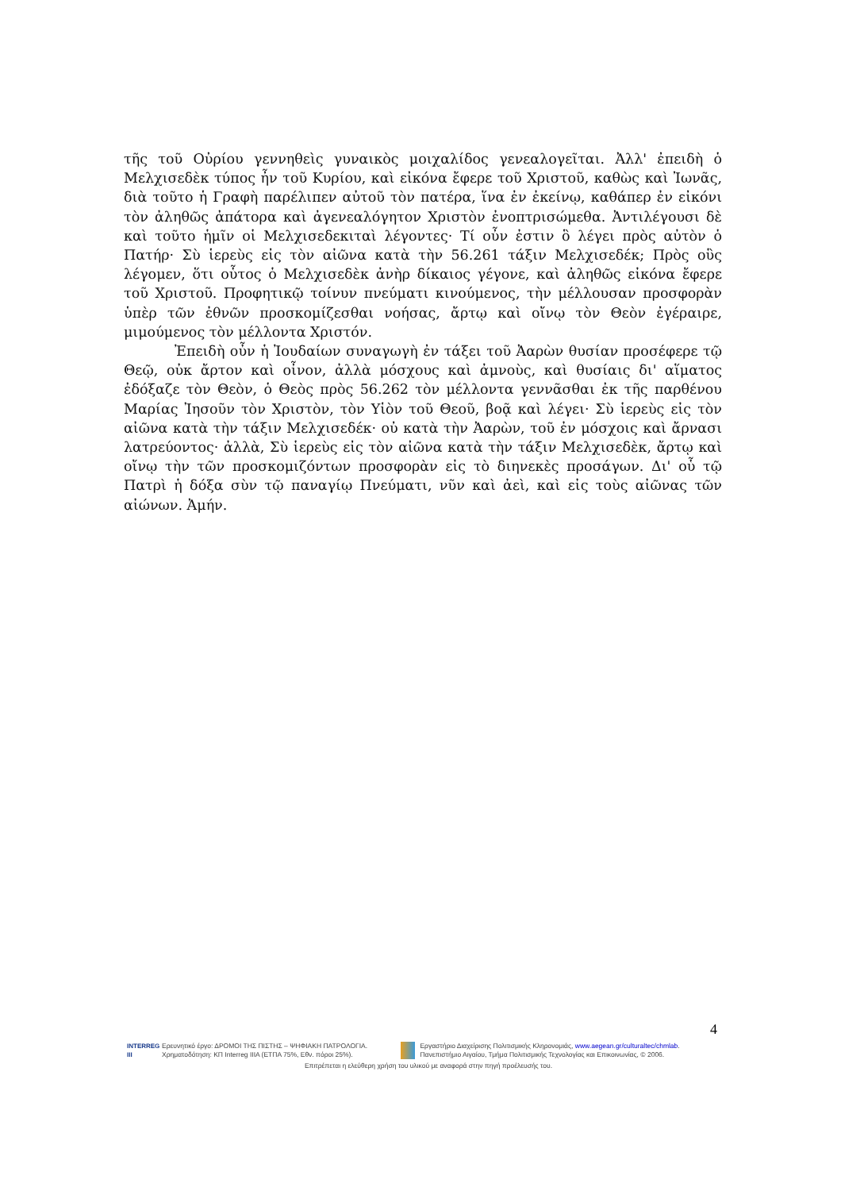τῆς τοῦ Οὐρίου γεννηθεὶς γυναικὸς μοιχαλίδος γενεαλογεῖται. Ἀλλ' ἐπειδὴ ὁ Μελχισεδὲκ τύπος ἦν τοῦ Κυρίου, καὶ εἰκόνα ἔφερε τοῦ Χριστοῦ, καθὼς καὶ Ἰωνᾶς, διὰ τοῦτο ἡ Γραφὴ παρέλιπεν αὐτοῦ τὸν πατέρα, ἵνα ἐν ἐκείνῳ, καθάπερ ἐν εἰκόνι τὸν ἀληθῶς ἀπάτορα καὶ ἀγενεαλόγητον Χριστὸν ἐνοπτρισώμεθα. Ἀντιλέγουσι δὲ καὶ τοῦτο ἡμῖν οἱ Μελχισεδεκιταὶ λέγοντες· Τί οὖν ἐστιν ὃ λέγει πρὸς αὐτὸν ὁ Πατήρ· Σὺ ἱερεὺς εἰς τὸν αἰῶνα κατὰ τὴν 56.261 τάξιν Μελχισεδέκ; Πρὸς οὓς λέγομεν, ὅτι οὗτος ὁ Μελχισεδὲκ ἀνὴρ δίκαιος γέγονε, καὶ ἀληθῶς εἰκόνα ἔφερε τοῦ Χριστοῦ. Προφητικῷ τοίνυν πνεύματι κινούμενος, τὴν μέλλουσαν προσφορὰν ὑπὲρ τῶν ἐθνῶν προσκομίζεσθαι νοήσας, ἄρτῳ καὶ οἴνῳ τὸν Θεὸν ἐγέραιρε, μιμούμενος τὸν μέλλοντα Χριστόν.
Ἐπειδὴ οὖν ἡ Ἰουδαίων συναγωγὴ ἐν τάξει τοῦ Ἀαρὼν θυσίαν προσέφερε τῷ Θεῷ, οὐκ ἄρτον καὶ οἶνον, ἀλλὰ μόσχους καὶ ἀμνοὺς, καὶ θυσίαις δι' αἵματος ἐδόξαζε τὸν Θεὸν, ὁ Θεὸς πρὸς 56.262 τὸν μέλλοντα γεννᾶσθαι ἐκ τῆς παρθένου Μαρίας Ἰησοῦν τὸν Χριστὸν, τὸν Υἱὸν τοῦ Θεοῦ, βοᾷ καὶ λέγει· Σὺ ἱερεὺς εἰς τὸν αἰῶνα κατὰ τὴν τάξιν Μελχισεδέκ· οὐ κατὰ τὴν Ἀαρὼν, τοῦ ἐν μόσχοις καὶ ἄρνασι λατρεύοντος· ἀλλὰ, Σὺ ἱερεὺς εἰς τὸν αἰῶνα κατὰ τὴν τάξιν Μελχισεδὲκ, ἄρτῳ καὶ οἴνῳ τὴν τῶν προσκομιζόντων προσφορὰν εἰς τὸ διηνεκὲς προσάγων. Δι' οὗ τῷ Πατρὶ ἡ δόξα σὺν τῷ παναγίῳ Πνεύματι, νῦν καὶ ἀεὶ, καὶ εἰς τοὺς αἰῶνας τῶν αἰώνων. Ἀμήν.
4
INTERREG III
Ερευνητικό έργο: ΔΡΟΜΟΙ ΤΗΣ ΠΙΣΤΗΣ – ΨΗΦΙΑΚΗ ΠΑΤΡΟΛΟΓΙΑ.
Χρηματοδότηση: ΚΠ Interreg IIIA (ΕΤΠΑ 75%, Εθν. πόροι 25%).
Εργαστήριο Διαχείρισης Πολιτισμικής Κληρονομιάς, www.aegean.gr/culturaltec/chmlab.
Πανεπιστήμιο Αιγαίου, Τμήμα Πολιτισμικής Τεχνολογίας και Επικοινωνίας, © 2006.
Επιτρέπεται η ελεύθερη χρήση του υλικού με αναφορά στην πηγή προέλευσής του.